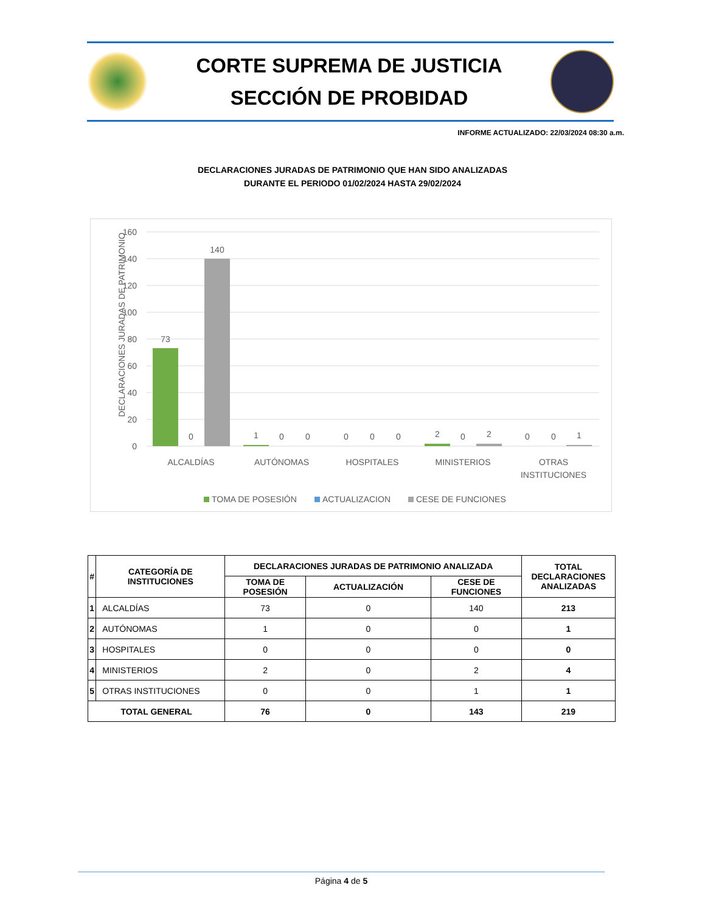CORTE SUPREMA DE JUSTICIA
SECCIÓN DE PROBIDAD
INFORME ACTUALIZADO: 22/03/2024 08:30 a.m.
DECLARACIONES JURADAS DE PATRIMONIO QUE HAN SIDO ANALIZADAS
DURANTE EL PERIODO 01/02/2024 HASTA 29/02/2024
160
140
120
100
80
60
40
20
0
DECLARACIONES JURADAS DE PATRIMONIO
73
0
140
1
0
0
0
0
0
2
0
2
0
0
1
ALCALDÍAS
AUTÓNOMAS
HOSPITALES
MINISTERIOS
OTRAS
INSTITUCIONES
TOMA DE POSESIÓN
ACTUALIZACION
CESE DE FUNCIONES
| # | CATEGORÍA DE INSTITUCIONES | DECLARACIONES JURADAS DE PATRIMONIO ANALIZADA | | | TOTAL DECLARACIONES ANALIZADAS |
| --- | --- | --- | --- | --- | --- |
| | | TOMA DE POSESIÓN | ACTUALIZACIÓN | CESE DE FUNCIONES | |
| 1 | ALCALDÍAS | 73 | 0 | 140 | 213 |
| 2 | AUTÓNOMAS | 1 | 0 | 0 | 1 |
| 3 | HOSPITALES | 0 | 0 | 0 | 0 |
| 4 | MINISTERIOS | 2 | 0 | 2 | 4 |
| 5 | OTRAS INSTITUCIONES | 0 | 0 | 1 | 1 |
| TOTAL GENERAL | | 76 | 0 | 143 | 219 |
Página 4 de 5